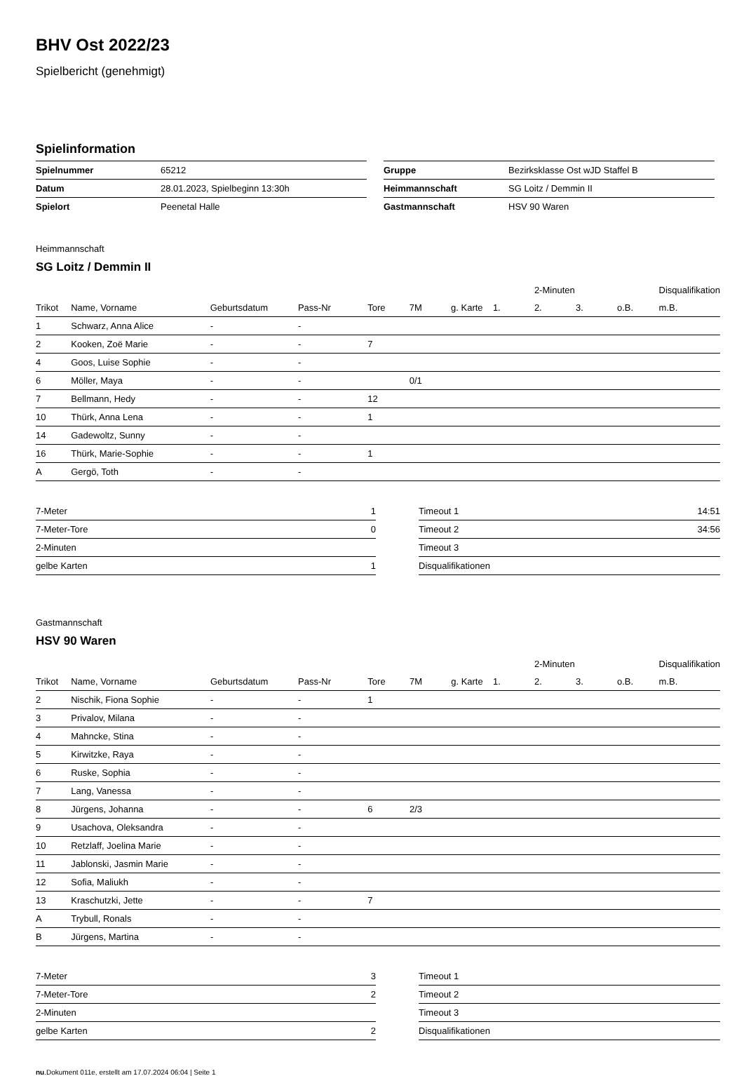BHV Ost 2022/23
Spielbericht (genehmigt)
Spielinformation
| Spielnummer | 65212 |
| Datum | 28.01.2023, Spielbeginn 13:30h |
| Spielort | Peenetal Halle |
| Gruppe | Bezirksklasse Ost wJD Staffel B |
| Heimmannschaft | SG Loitz / Demmin II |
| Gastmannschaft | HSV 90 Waren |
Heimmannschaft
SG Loitz / Demmin II
| | | | | | | | | 2-Minuten | | | Disqualifikation |
| --- | --- | --- | --- | --- | --- | --- | --- | --- | --- | --- | --- |
| Trikot | Name, Vorname | Geburtsdatum | Pass-Nr | Tore | 7M | g. Karte | 1. | 2. | 3. | o.B. | m.B. |
| 1 | Schwarz, Anna Alice | - | - | | | | | | | | |
| 2 | Kooken, Zoë Marie | - | - | 7 | | | | | | | |
| 4 | Goos, Luise Sophie | - | - | | | | | | | | |
| 6 | Möller, Maya | - | - | | 0/1 | | | | | | |
| 7 | Bellmann, Hedy | - | - | 12 | | | | | | | |
| 10 | Thürk, Anna Lena | - | - | 1 | | | | | | | |
| 14 | Gadewoltz, Sunny | - | - | | | | | | | | |
| 16 | Thürk, Marie-Sophie | - | - | 1 | | | | | | | |
| A | Gergö, Toth | - | - | | | | | | | | |
| 7-Meter | 1 |
| 7-Meter-Tore | 0 |
| 2-Minuten | |
| gelbe Karten | 1 |
| Timeout 1 | 14:51 |
| Timeout 2 | 34:56 |
| Timeout 3 | |
| Disqualifikationen | |
Gastmannschaft
HSV 90 Waren
| | | | | | | | | 2-Minuten | | | Disqualifikation |
| --- | --- | --- | --- | --- | --- | --- | --- | --- | --- | --- | --- |
| Trikot | Name, Vorname | Geburtsdatum | Pass-Nr | Tore | 7M | g. Karte | 1. | 2. | 3. | o.B. | m.B. |
| 2 | Nischik, Fiona Sophie | - | - | 1 | | | | | | | |
| 3 | Privalov, Milana | - | - | | | | | | | | |
| 4 | Mahncke, Stina | - | - | | | | | | | | |
| 5 | Kirwitzke, Raya | - | - | | | | | | | | |
| 6 | Ruske, Sophia | - | - | | | | | | | | |
| 7 | Lang, Vanessa | - | - | | | | | | | | |
| 8 | Jürgens, Johanna | - | - | 6 | 2/3 | | | | | | |
| 9 | Usachova, Oleksandra | - | - | | | | | | | | |
| 10 | Retzlaff, Joelina Marie | - | - | | | | | | | | |
| 11 | Jablonski, Jasmin Marie | - | - | | | | | | | | |
| 12 | Sofia, Maliukh | - | - | | | | | | | | |
| 13 | Kraschutzki, Jette | - | - | 7 | | | | | | | |
| A | Trybull, Ronals | - | - | | | | | | | | |
| B | Jürgens, Martina | - | - | | | | | | | | |
| 7-Meter | 3 |
| 7-Meter-Tore | 2 |
| 2-Minuten | |
| gelbe Karten | 2 |
| Timeout 1 | |
| Timeout 2 | |
| Timeout 3 | |
| Disqualifikationen | |
nu.Dokument 011e, erstellt am 17.07.2024 06:04 | Seite 1